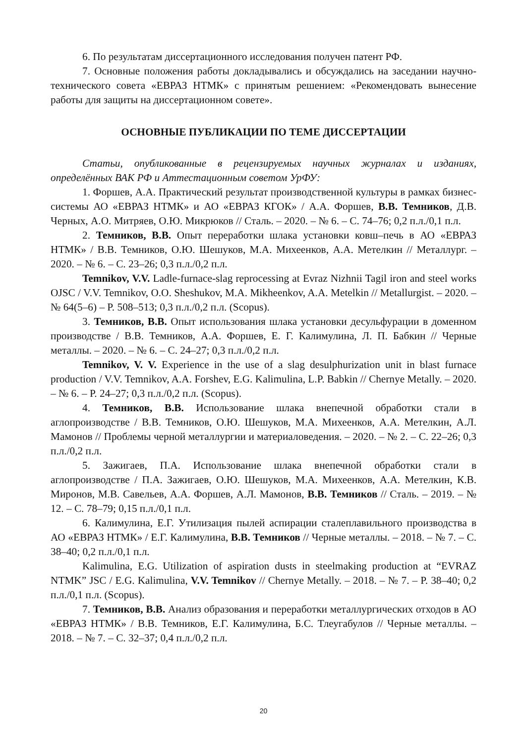6. По результатам диссертационного исследования получен патент РФ.
7. Основные положения работы докладывались и обсуждались на заседании научно-технического совета «ЕВРАЗ НТМК» с принятым решением: «Рекомендовать вынесение работы для защиты на диссертационном совете».
ОСНОВНЫЕ ПУБЛИКАЦИИ ПО ТЕМЕ ДИССЕРТАЦИИ
Статьи, опубликованные в рецензируемых научных журналах и изданиях, определённых ВАК РФ и Аттестационным советом УрФУ:
1. Форшев, А.А. Практический результат производственной культуры в рамках бизнес-системы АО «ЕВРАЗ НТМК» и АО «ЕВРАЗ КГОК» / А.А. Форшев, В.В. Темников, Д.В. Черных, А.О. Митряев, О.Ю. Микрюков // Сталь. – 2020. – № 6. – С. 74–76; 0,2 п.л./0,1 п.л.
2. Темников, В.В. Опыт переработки шлака установки ковш–печь в АО «ЕВРАЗ НТМК» / В.В. Темников, О.Ю. Шешуков, М.А. Михеенков, А.А. Метелкин // Металлург. – 2020. – № 6. – С. 23–26; 0,3 п.л./0,2 п.л.
Temnikov, V.V. Ladle-furnace-slag reprocessing at Evraz Nizhnii Tagil iron and steel works OJSC / V.V. Temnikov, O.O. Sheshukov, M.A. Mikheenkov, A.A. Metelkin // Metallurgist. – 2020. – № 64(5–6) – P. 508–513; 0,3 п.л./0,2 п.л. (Scopus).
3. Темников, В.В. Опыт использования шлака установки десульфурации в доменном производстве / В.В. Темников, А.А. Форшев, Е. Г. Калимулина, Л. П. Бабкин // Черные металлы. – 2020. – № 6. – С. 24–27; 0,3 п.л./0,2 п.л.
Temnikov, V. V. Experience in the use of a slag desulphurization unit in blast furnace production / V.V. Temnikov, A.A. Forshev, E.G. Kalimulina, L.P. Babkin // Chernye Metally. – 2020. – № 6. – P. 24–27; 0,3 п.л./0,2 п.л. (Scopus).
4. Темников, В.В. Использование шлака внепечной обработки стали в аглопроизводстве / В.В. Темников, О.Ю. Шешуков, М.А. Михеенков, А.А. Метелкин, А.Л. Мамонов // Проблемы черной металлургии и материаловедения. – 2020. – № 2. – С. 22–26; 0,3 п.л./0,2 п.л.
5. Зажигаев, П.А. Использование шлака внепечной обработки стали в аглопроизводстве / П.А. Зажигаев, О.Ю. Шешуков, М.А. Михеенков, А.А. Метелкин, К.В. Миронов, М.В. Савельев, А.А. Форшев, А.Л. Мамонов, В.В. Темников // Сталь. – 2019. – № 12. – С. 78–79; 0,15 п.л./0,1 п.л.
6. Калимулина, Е.Г. Утилизация пылей аспирации сталеплавильного производства в АО «ЕВРАЗ НТМК» / Е.Г. Калимулина, В.В. Темников // Черные металлы. – 2018. – № 7. – С. 38–40; 0,2 п.л./0,1 п.л.
Kalimulina, E.G. Utilization of aspiration dusts in steelmaking production at “EVRAZ NTMK” JSC / E.G. Kalimulina, V.V. Temnikov // Chernye Metally. – 2018. – № 7. – P. 38–40; 0,2 п.л./0,1 п.л. (Scopus).
7. Темников, В.В. Анализ образования и переработки металлургических отходов в АО «ЕВРАЗ НТМК» / В.В. Темников, Е.Г. Калимулина, Б.С. Тлеугабулов // Черные металлы. – 2018. – № 7. – С. 32–37; 0,4 п.л./0,2 п.л.
20